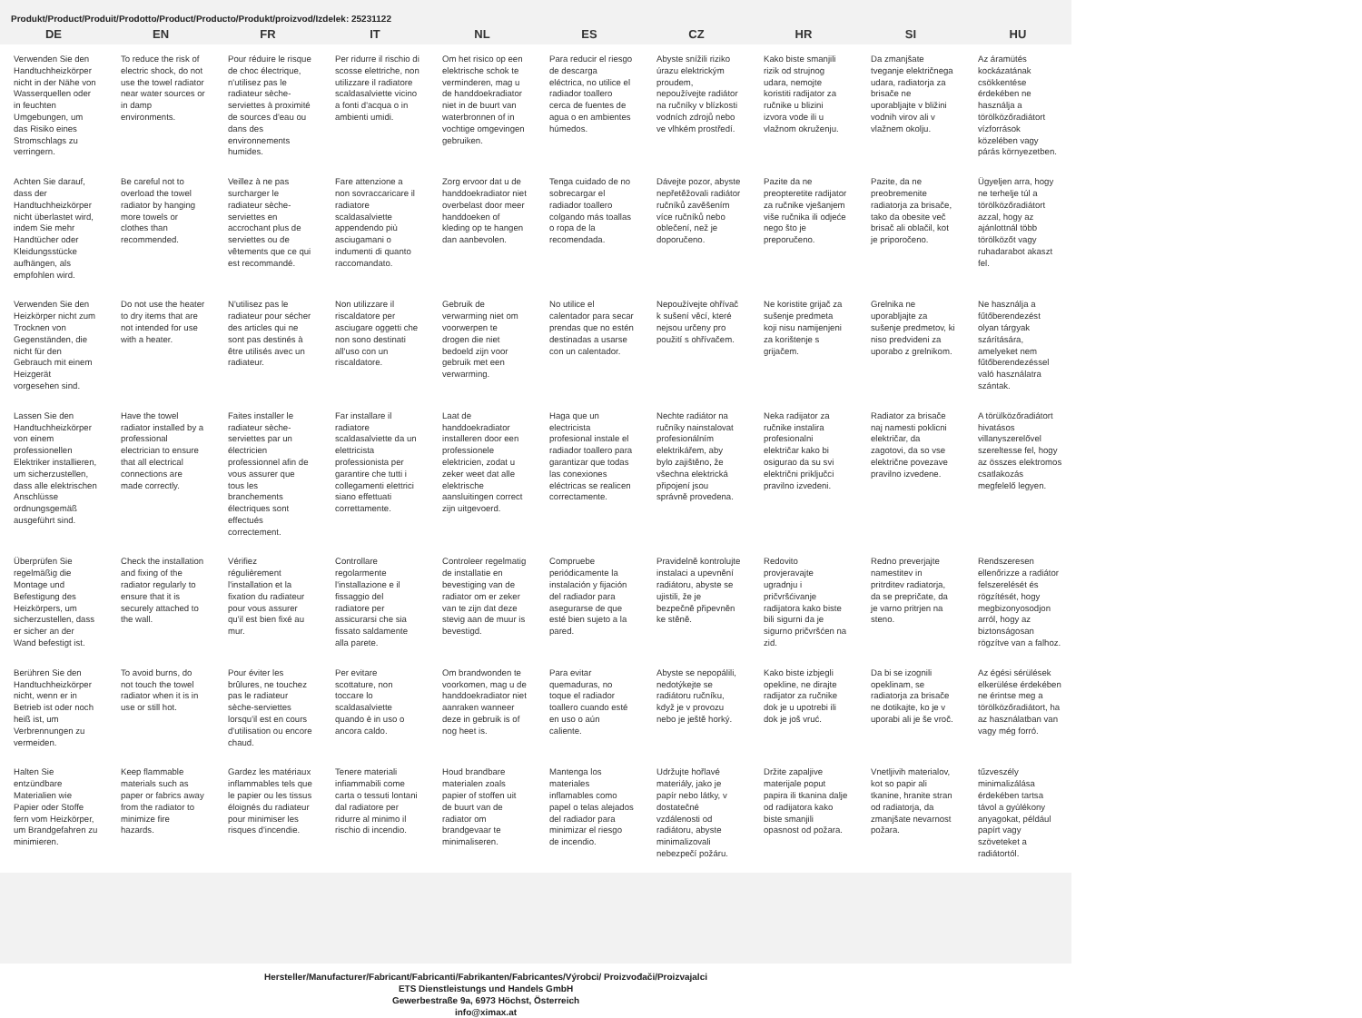Produkt/Product/Produit/Prodotto/Product/Producto/Produkt/proizvod/Izdelek: 25231122
| DE | EN | FR | IT | NL | ES | CZ | HR | SI | HU |
| --- | --- | --- | --- | --- | --- | --- | --- | --- | --- |
| Verwenden Sie den Handtuchheizkörper nicht in der Nähe von Wasserquellen oder in feuchten Umgebungen, um das Risiko eines Stromschlags zu verringern. | To reduce the risk of electric shock, do not use the towel radiator near water sources or in damp environments. | Pour réduire le risque de choc électrique, n'utilisez pas le radiateur sèche-serviettes à proximité de sources d'eau ou dans des environnements humides. | Per ridurre il rischio di scosse elettriche, non utilizzare il radiatore scaldasalviette vicino a fonti d'acqua o in ambienti umidi. | Om het risico op een elektrische schok te verminderen, mag u de handdoekradiator niet in de buurt van waterbronnen of in vochtige omgevingen gebruiken. | Para reducir el riesgo de descarga eléctrica, no utilice el radiador toallero cerca de fuentes de agua o en ambientes húmedos. | Abyste snížili riziko úrazu elektrickým proudem, nepoužívejte radiátor na ručníky v blízkosti vodních zdrojů nebo ve vlhkém prostředí. | Kako biste smanjili rizik od strujnog udara, nemojte koristiti radijator za ručnike u blizini izvora vode ili u vlažnom okruženju. | Da zmanjšate tveganje električnega udara, radiatorja za brisače ne uporabljajte v bližini vodnih virov ali v vlažnem okolju. | Az áramütés kockázatának csökkentése érdekében ne használja a törölközőradiátort vízforrások közelében vagy párás környezetben. |
| Achten Sie darauf, dass der Handtuchheizkörper nicht überlastet wird, indem Sie mehr Handtücher oder Kleidungsstücke aufhängen, als empfohlen wird. | Be careful not to overload the towel radiator by hanging more towels or clothes than recommended. | Veillez à ne pas surcharger le radiateur sèche-serviettes en accrochant plus de serviettes ou de vêtements que ce qui est recommandé. | Fare attenzione a non sovraccaricare il radiatore scaldasalviette appendendo più asciugamani o indumenti di quanto raccomandato. | Zorg ervoor dat u de handdoekradiator niet overbelast door meer handdoeken of kleding op te hangen dan aanbevolen. | Tenga cuidado de no sobrecargar el radiador toallero colgando más toallas o ropa de la recomendada. | Dávejte pozor, abyste nepřetěžovali radiátor ručníků zavěšením více ručníků nebo oblečení, než je doporučeno. | Pazite da ne preopteretite radijator za ručnike vješanjem više ručnika ili odjeće nego što je preporučeno. | Pazite, da ne preobremenite radiatorja za brisače, tako da obesite več brisač ali oblačil, kot je priporočeno. | Ügyeljen arra, hogy ne terhelje túl a törölközőradiátort azzal, hogy az ajánlottnál több törölközőt vagy ruhadarabot akaszt fel. |
| Verwenden Sie den Heizkörper nicht zum Trocknen von Gegenständen, die nicht für den Gebrauch mit einem Heizgerät vorgesehen sind. | Do not use the heater to dry items that are not intended for use with a heater. | N'utilisez pas le radiateur pour sécher des articles qui ne sont pas destinés à être utilisés avec un radiateur. | Non utilizzare il riscaldatore per asciugare oggetti che non sono destinati all'uso con un riscaldatore. | Gebruik de verwarming niet om voorwerpen te drogen die niet bedoeld zijn voor gebruik met een verwarming. | No utilice el calentador para secar prendas que no estén destinadas a usarse con un calentador. | Nepoužívejte ohřívač k sušení věcí, které nejsou určeny pro použití s ohřívačem. | Ne koristite grijač za sušenje predmeta koji nisu namijenjeni za korištenje s grijačem. | Grelnika ne uporabljajte za sušenje predmetov, ki niso predvideni za uporabo z grelnikom. | Ne használja a fűtőberendezést olyan tárgyak szárítására, amelyeket nem fűtőberendezéssel való használatra szántak. |
| Lassen Sie den Handtuchheizkörper von einem professionellen Elektriker installieren, um sicherzustellen, dass alle elektrischen Anschlüsse ordnungsgemäß ausgeführt sind. | Have the towel radiator installed by a professional electrician to ensure that all electrical connections are made correctly. | Faites installer le radiateur sèche-serviettes par un électricien professionnel afin de vous assurer que tous les branchements électriques sont effectués correctement. | Far installare il radiatore scaldasalviette da un elettricista professionista per garantire che tutti i collegamenti elettrici siano effettuati correttamente. | Laat de handdoekradiator installeren door een professionele elektricien, zodat u zeker weet dat alle elektrische aansluitingen correct zijn uitgevoerd. | Haga que un electricista profesional instale el radiador toallero para garantizar que todas las conexiones eléctricas se realicen correctamente. | Nechte radiátor na ručníky nainstalovat profesionálním elektrikářem, aby bylo zajištěno, že všechna elektrická připojení jsou správně provedena. | Neka radijator za ručnike instalira profesionalni električar kako bi osigurao da su svi električni priključci pravilno izvedeni. | Radiator za brisače naj namesti poklicni električar, da zagotovi, da so vse električne povezave pravilno izvedene. | A törülközőradiátort hivatásos villanyszerelővel szereltesse fel, hogy az összes elektromos csatlakozás megfelelő legyen. |
| Überprüfen Sie regelmäßig die Montage und Befestigung des Heizkörpers, um sicherzustellen, dass er sicher an der Wand befestigt ist. | Check the installation and fixing of the radiator regularly to ensure that it is securely attached to the wall. | Vérifiez régulièrement l'installation et la fixation du radiateur pour vous assurer qu'il est bien fixé au mur. | Controllare regolarmente l'installazione e il fissaggio del radiatore per assicurarsi che sia fissato saldamente alla parete. | Controleer regelmatig de installatie en bevestiging van de radiator om er zeker van te zijn dat deze stevig aan de muur is bevestigd. | Compruebe periódicamente la instalación y fijación del radiador para asegurarse de que esté bien sujeto a la pared. | Pravidelně kontrolujte instalaci a upevnění radiátoru, abyste se ujistili, že je bezpečně připevněn ke stěně. | Redovito provjeravajte ugradnju i pričvršćivanje radijatora kako biste bili sigurni da je sigurno pričvršćen na zid. | Redno preverjajte namestitev in pritrditev radiatorja, da se prepričate, da je varno pritrjen na steno. | Rendszeresen ellenőrizze a radiátor felszerelését és rögzítését, hogy megbizonyosodjon arról, hogy az biztonságosan rögzítve van a falhoz. |
| Berühren Sie den Handtuchheizkörper nicht, wenn er in Betrieb ist oder noch heiß ist, um Verbrennungen zu vermeiden. | To avoid burns, do not touch the towel radiator when it is in use or still hot. | Pour éviter les brûlures, ne touchez pas le radiateur sèche-serviettes lorsqu'il est en cours d'utilisation ou encore chaud. | Per evitare scottature, non toccare lo scaldasalviette quando è in uso o ancora caldo. | Om brandwonden te voorkomen, mag u de handdoekradiator niet aanraken wanneer deze in gebruik is of nog heet is. | Para evitar quemaduras, no toque el radiador toallero cuando esté en uso o aún caliente. | Abyste se nepopálili, nedotýkejte se radiátoru ručníku, když je v provozu nebo je ještě horký. | Kako biste izbjegli opekline, ne dirajte radijator za ručnike dok je u upotrebi ili dok je još vruć. | Da bi se izognili opeklinam, se radiatorja za brisače ne dotikajte, ko je v uporabi ali je še vroč. | Az égési sérülések elkerülése érdekében ne érintse meg a törölközőradiátort, ha az használatban van vagy még forró. |
| Halten Sie entzündbare Materialien wie Papier oder Stoffe fern vom Heizkörper, um Brandgefahren zu minimieren. | Keep flammable materials such as paper or fabrics away from the radiator to minimize fire hazards. | Gardez les matériaux inflammables tels que le papier ou les tissus éloignés du radiateur pour minimiser les risques d'incendie. | Tenere materiali infiammabili come carta o tessuti lontani dal radiatore per ridurre al minimo il rischio di incendio. | Houd brandbare materialen zoals papier of stoffen uit de buurt van de radiator om brandgevaar te minimaliseren. | Mantenga los materiales inflamables como papel o telas alejados del radiador para minimizar el riesgo de incendio. | Udržujte hořlavé materiály, jako je papír nebo látky, v dostatečné vzdálenosti od radiátoru, abyste minimalizovali nebezpečí požáru. | Držite zapaljive materijale poput papira ili tkanina dalje od radijatora kako biste smanjili opasnost od požara. | Vnetljivih materialov, kot so papir ali tkanine, hranite stran od radiatorja, da zmanjšate nevarnost požara. | tűzveszély minimalizálása érdekében tartsa távol a gyúlékony anyagokat, például papírt vagy szöveteket a radiátortól. |
Hersteller/Manufacturer/Fabricant/Fabricanti/Fabrikanten/Fabricantes/Výrobci/ Proizvođači/Proizvajalci
ETS Dienstleistungs und Handels GmbH
Gewerbestraße 9a, 6973 Höchst, Österreich
info@ximax.at